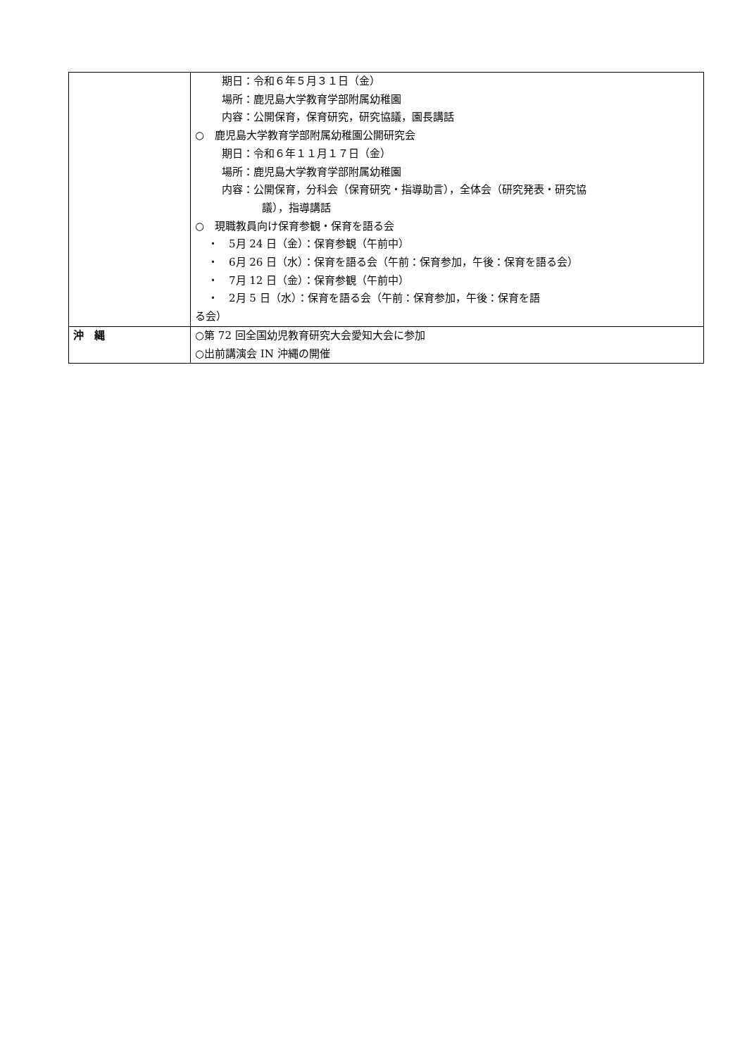| | 期日：令和６年５月３１日（金） 場所：鹿児島大学教育学部附属幼稚園 内容：公開保育，保育研究，研究協議，園長講話 ○ 鹿児島大学教育学部附属幼稚園公開研究会 期日：令和６年１１月１７日（金） 場所：鹿児島大学教育学部附属幼稚園 内容：公開保育，分科会（保育研究・指導助言），全体会（研究発表・研究協 議），指導講話 ○ 現職教員向け保育参観・保育を語る会 ・ 5月 24 日（金）：保育参観（午前中） ・ 6月 26 日（水）：保育を語る会（午前：保育参加，午後：保育を語る会） ・ 7月 12 日（金）：保育参観（午前中） ・ 2月 5 日（水）：保育を語る会（午前：保育参加，午後：保育を語 る会） |
| 沖 縄 | ○第 72 回全国幼児教育研究大会愛知大会に参加 ○出前講演会 IN 沖縄の開催 |